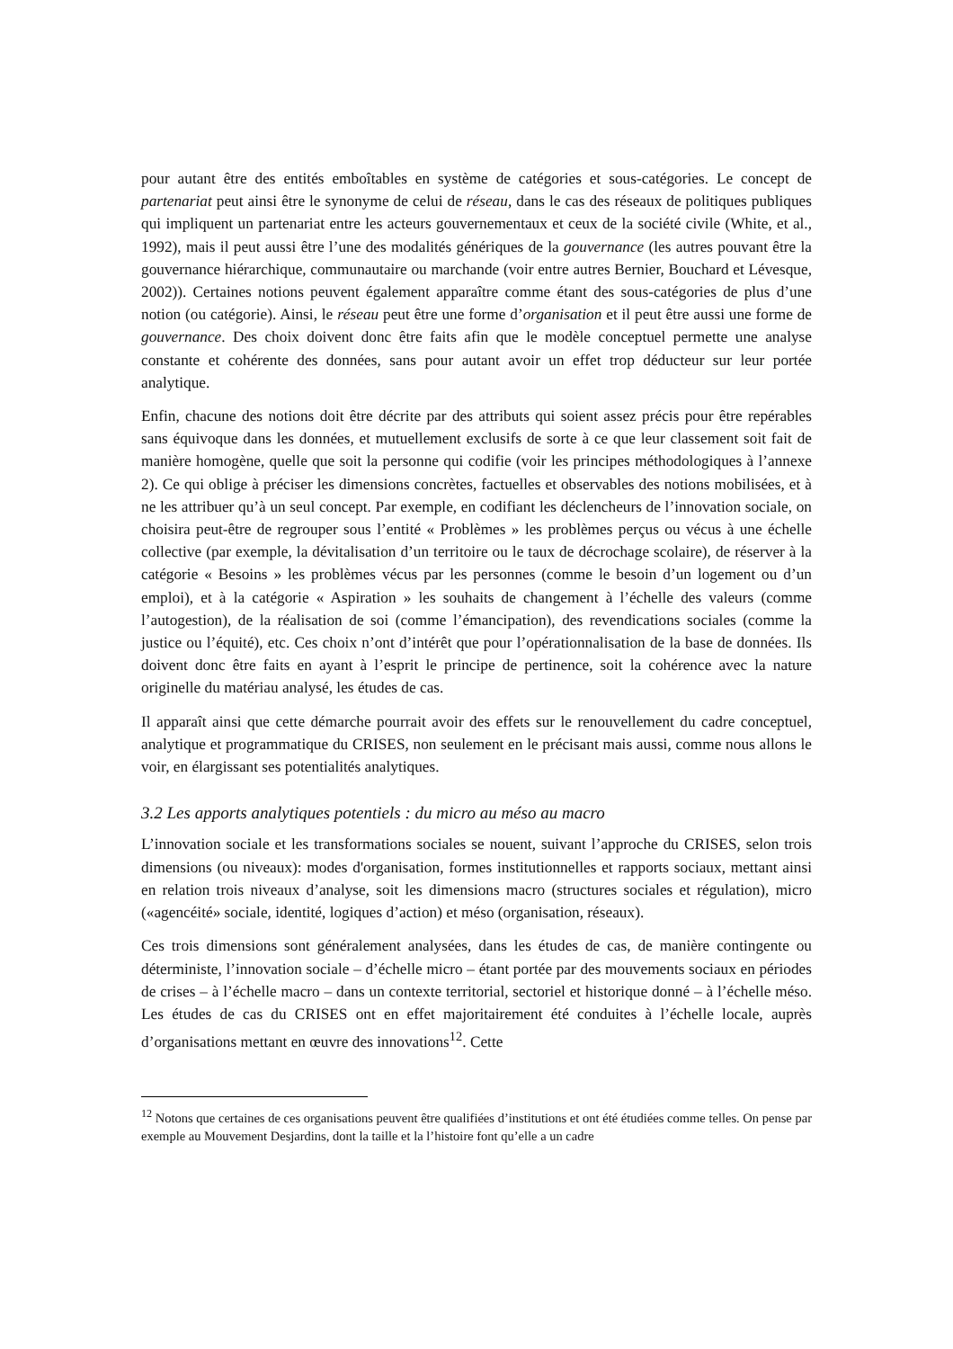pour autant être des entités emboîtables en système de catégories et sous-catégories. Le concept de partenariat peut ainsi être le synonyme de celui de réseau, dans le cas des réseaux de politiques publiques qui impliquent un partenariat entre les acteurs gouvernementaux et ceux de la société civile (White, et al., 1992), mais il peut aussi être l’une des modalités génériques de la gouvernance (les autres pouvant être la gouvernance hiérarchique, communautaire ou marchande (voir entre autres Bernier, Bouchard et Lévesque, 2002)). Certaines notions peuvent également apparaître comme étant des sous-catégories de plus d’une notion (ou catégorie). Ainsi, le réseau peut être une forme d’organisation et il peut être aussi une forme de gouvernance. Des choix doivent donc être faits afin que le modèle conceptuel permette une analyse constante et cohérente des données, sans pour autant avoir un effet trop déducteur sur leur portée analytique.
Enfin, chacune des notions doit être décrite par des attributs qui soient assez précis pour être repérables sans équivoque dans les données, et mutuellement exclusifs de sorte à ce que leur classement soit fait de manière homogène, quelle que soit la personne qui codifie (voir les principes méthodologiques à l’annexe 2). Ce qui oblige à préciser les dimensions concrètes, factuelles et observables des notions mobilisées, et à ne les attribuer qu’à un seul concept. Par exemple, en codifiant les déclencheurs de l’innovation sociale, on choisira peut-être de regrouper sous l’entité « Problèmes » les problèmes perçus ou vécus à une échelle collective (par exemple, la dévitalisation d’un territoire ou le taux de décrochage scolaire), de réserver à la catégorie « Besoins » les problèmes vécus par les personnes (comme le besoin d’un logement ou d’un emploi), et à la catégorie « Aspiration » les souhaits de changement à l’échelle des valeurs (comme l’autogestion), de la réalisation de soi (comme l’émancipation), des revendications sociales (comme la justice ou l’équité), etc. Ces choix n’ont d’intérêt que pour l’opérationnalisation de la base de données. Ils doivent donc être faits en ayant à l’esprit le principe de pertinence, soit la cohérence avec la nature originelle du matériau analysé, les études de cas.
Il apparaît ainsi que cette démarche pourrait avoir des effets sur le renouvellement du cadre conceptuel, analytique et programmatique du CRISES, non seulement en le précisant mais aussi, comme nous allons le voir, en élargissant ses potentialités analytiques.
3.2 Les apports analytiques potentiels : du micro au méso au macro
L’innovation sociale et les transformations sociales se nouent, suivant l’approche du CRISES, selon trois dimensions (ou niveaux): modes d'organisation, formes institutionnelles et rapports sociaux, mettant ainsi en relation trois niveaux d’analyse, soit les dimensions macro (structures sociales et régulation), micro («agencéité» sociale, identité, logiques d’action) et méso (organisation, réseaux).
Ces trois dimensions sont généralement analysées, dans les études de cas, de manière contingente ou déterministe, l’innovation sociale – d’échelle micro – étant portée par des mouvements sociaux en périodes de crises – à l’échelle macro – dans un contexte territorial, sectoriel et historique donné – à l’échelle méso. Les études de cas du CRISES ont en effet majoritairement été conduites à l’échelle locale, auprès d’organisations mettant en œuvre des innovations<sup>12</sup>. Cette
<sup>12</sup> Notons que certaines de ces organisations peuvent être qualifiées d’institutions et ont été étudiées comme telles. On pense par exemple au Mouvement Desjardins, dont la taille et la l’histoire font qu’elle a un cadre